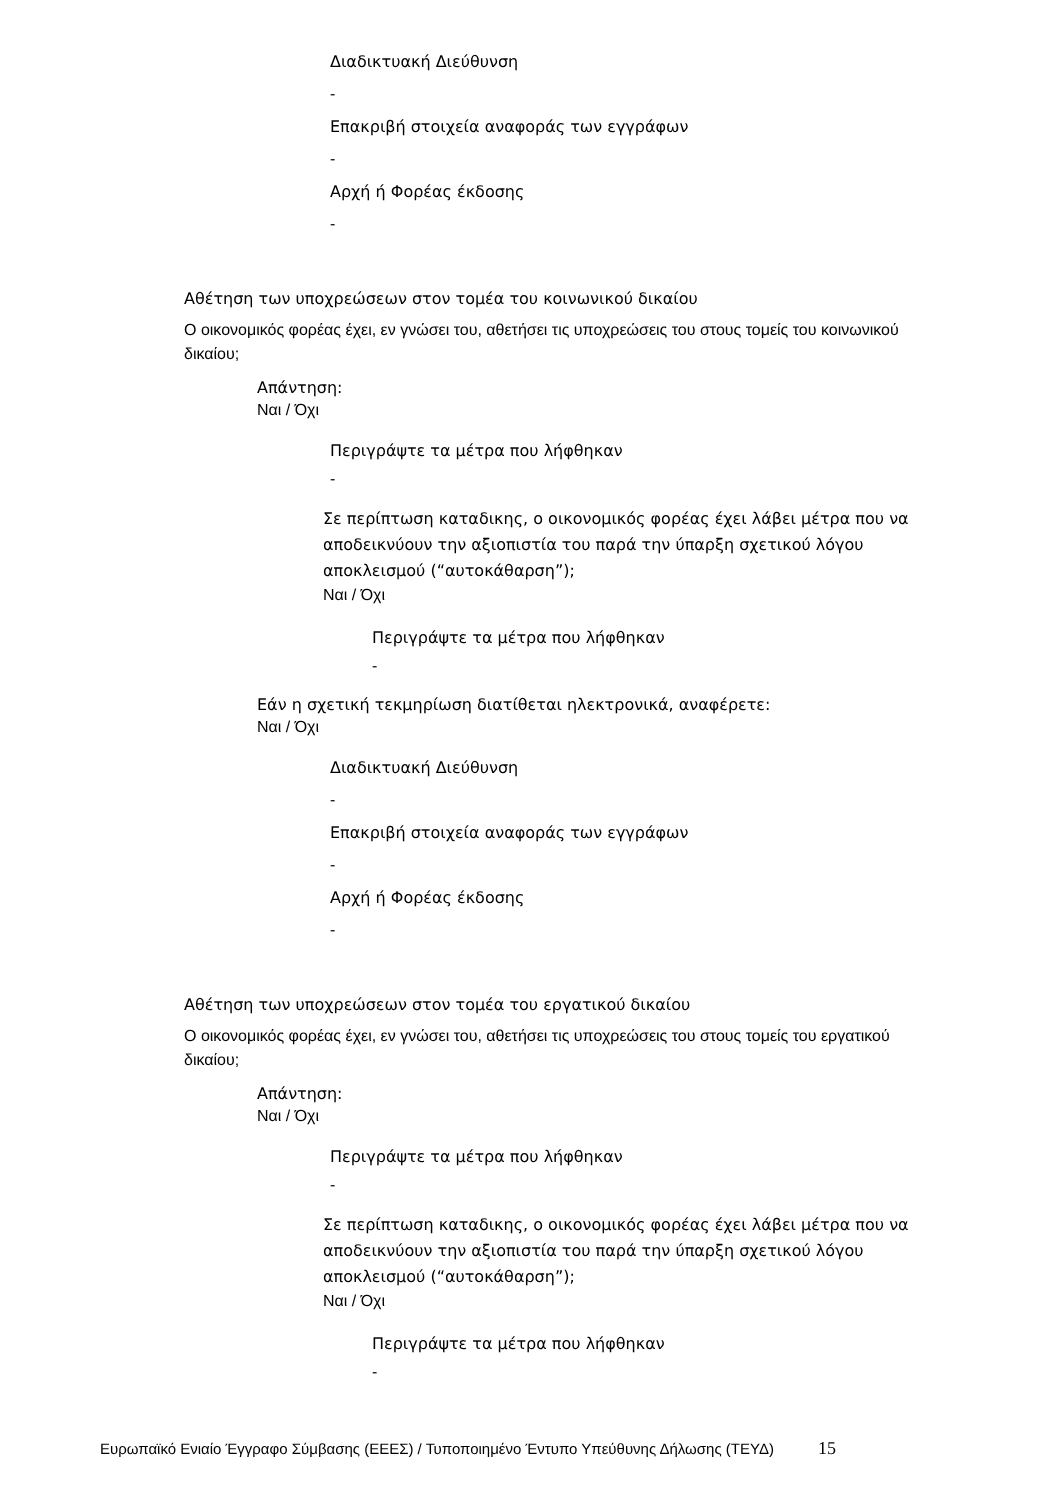Διαδικτυακή Διεύθυνση
-
Επακριβή στοιχεία αναφοράς των εγγράφων
-
Αρχή ή Φορέας έκδοσης
-
Αθέτηση των υποχρεώσεων στον τομέα του κοινωνικού δικαίου
Ο οικονομικός φορέας έχει, εν γνώσει του, αθετήσει τις υποχρεώσεις του στους τομείς του κοινωνικού δικαίου;
Απάντηση:
Ναι / Όχι
Περιγράψτε τα μέτρα που λήφθηκαν
-
Σε περίπτωση καταδικης, ο οικονομικός φορέας έχει λάβει μέτρα που να αποδεικνύουν την αξιοπιστία του παρά την ύπαρξη σχετικού λόγου αποκλεισμού (“αυτοκάθαρση”);
Ναι / Όχι
Περιγράψτε τα μέτρα που λήφθηκαν
-
Εάν η σχετική τεκμηρίωση διατίθεται ηλεκτρονικά, αναφέρετε:
Ναι / Όχι
Διαδικτυακή Διεύθυνση
-
Επακριβή στοιχεία αναφοράς των εγγράφων
-
Αρχή ή Φορέας έκδοσης
-
Αθέτηση των υποχρεώσεων στον τομέα του εργατικού δικαίου
Ο οικονομικός φορέας έχει, εν γνώσει του, αθετήσει τις υποχρεώσεις του στους τομείς του εργατικού δικαίου;
Απάντηση:
Ναι / Όχι
Περιγράψτε τα μέτρα που λήφθηκαν
-
Σε περίπτωση καταδικης, ο οικονομικός φορέας έχει λάβει μέτρα που να αποδεικνύουν την αξιοπιστία του παρά την ύπαρξη σχετικού λόγου αποκλεισμού (“αυτοκάθαρση”);
Ναι / Όχι
Περιγράψτε τα μέτρα που λήφθηκαν
-
Ευρωπαϊκό Ενιαίο Έγγραφο Σύμβασης (ΕΕΕΣ) / Τυποποιημένο Έντυπο Υπεύθυνης Δήλωσης (ΤΕΥΔ) 15